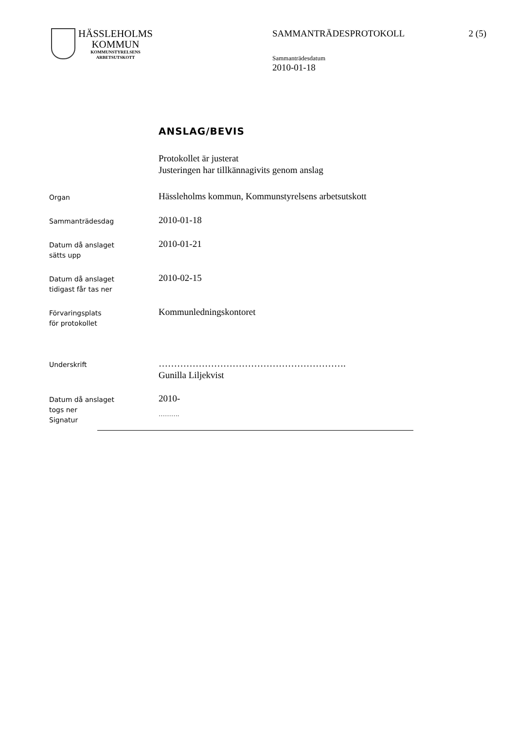HÄSSLEHOLMS
KOMMUN
KOMMUNSTYRELSENS
ARBETSUTSKOTT
SAMMANTRÄDESPROTOKOLL 2 (5)
Sammanträdesdatum
2010-01-18
ANSLAG/BEVIS
Protokollet är justerat
Justeringen har tillkännagivits genom anslag
Organ
Hässleholms kommun, Kommunstyrelsens arbetsutskott
Sammanträdesdag
2010-01-18
Datum då anslaget
sätts upp
2010-01-21
Datum då anslaget
tidigast får tas ner
2010-02-15
Förvaringsplats
för protokollet
Kommunledningskontoret
Underskrift
…………………………………………………….
Gunilla Liljekvist
Datum då anslaget
togs ner
Signatur
2010-
……….